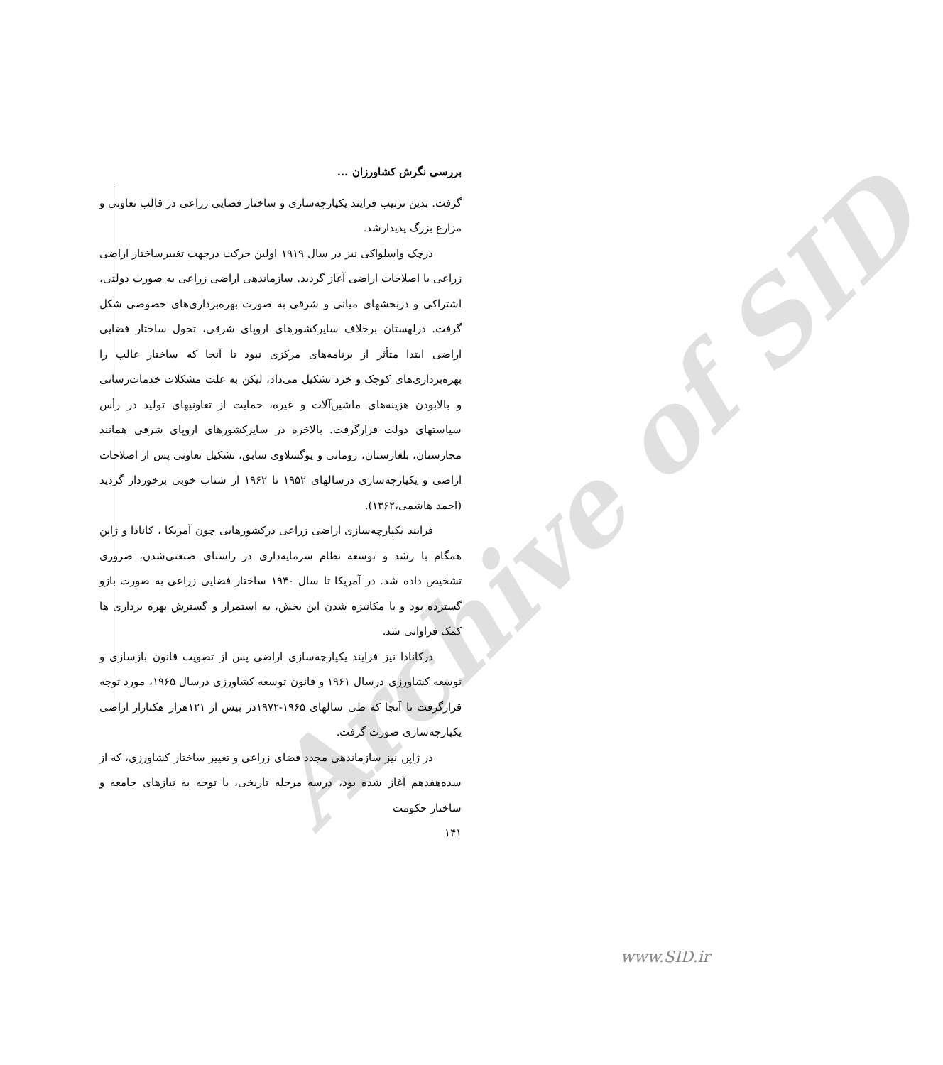Archive of SID
بررسی نگرش کشاورزان ...
گرفت. بدین ترتیب فرایند یکپارچه‌سازی و ساختار فضایی زراعی در قالب تعاونی و مزارع بزرگ پدیدارشد.
درچک واسلواکی نیز در سال ۱۹۱۹ اولین حرکت درجهت تغییرساختار اراضی زراعی با اصلاحات اراضی آغاز گردید. سازماندهی اراضی زراعی به صورت دولتی، اشتراکی و دربخشهای میانی و شرقی به صورت بهره‌برداری‌های خصوصی شکل گرفت. درلهستان برخلاف سایرکشورهای اروپای شرقی، تحول ساختار فضایی اراضی ابتدا متأثر از برنامه‌های مرکزی نبود تا آنجا که ساختار غالب را بهره‌برداری‌های کوچک و خرد تشکیل می‌داد، لیکن به علت مشکلات خدمات‌رسانی و بالابودن هزینه‌های ماشین‌آلات و غیره، حمایت از تعاونیهای تولید در رأس سیاستهای دولت قرارگرفت. بالاخره در سایرکشورهای اروپای شرقی همانند مجارستان، بلغارستان، رومانی و یوگسلاوی سابق، تشکیل تعاونی پس از اصلاحات اراضی و یکپارچه‌سازی درسالهای ۱۹۵۲ تا ۱۹۶۲ از شتاب خوبی برخوردار گردید (احمد هاشمی،۱۳۶۲).
فرایند یکپارچه‌سازی اراضی زراعی درکشورهایی چون آمریکا ، کانادا و ژاپن همگام با رشد و توسعه نظام سرمایه‌داری در راستای صنعتی‌شدن، ضروری تشخیص داده شد. در آمریکا تا سال ۱۹۴۰ ساختار فضایی زراعی به صورت بازو گسترده بود و با مکانیزه شدن این بخش، به استمرار و گسترش بهره برداری ها کمک فراوانی شد.
درکانادا نیز فرایند یکپارچه‌سازی اراضی پس از تصویب قانون بازسازی و توسعه کشاورزی درسال ۱۹۶۱ و قانون توسعه کشاورزی درسال ۱۹۶۵، مورد توجه قرارگرفت تا آنجا که طی سالهای ۱۹۶۵-۱۹۷۲در بیش از ۱۲۱هزار هکتاراز اراضی یکپارچه‌سازی صورت گرفت.
در ژاپن نیز سازماندهی مجدد فضای زراعی و تغییر ساختار کشاورزی، که از سده‌هفدهم آغاز شده بود، درسه مرحله تاریخی، با توجه به نیازهای جامعه و ساختار حکومت
۱۴۱
www.SID.ir